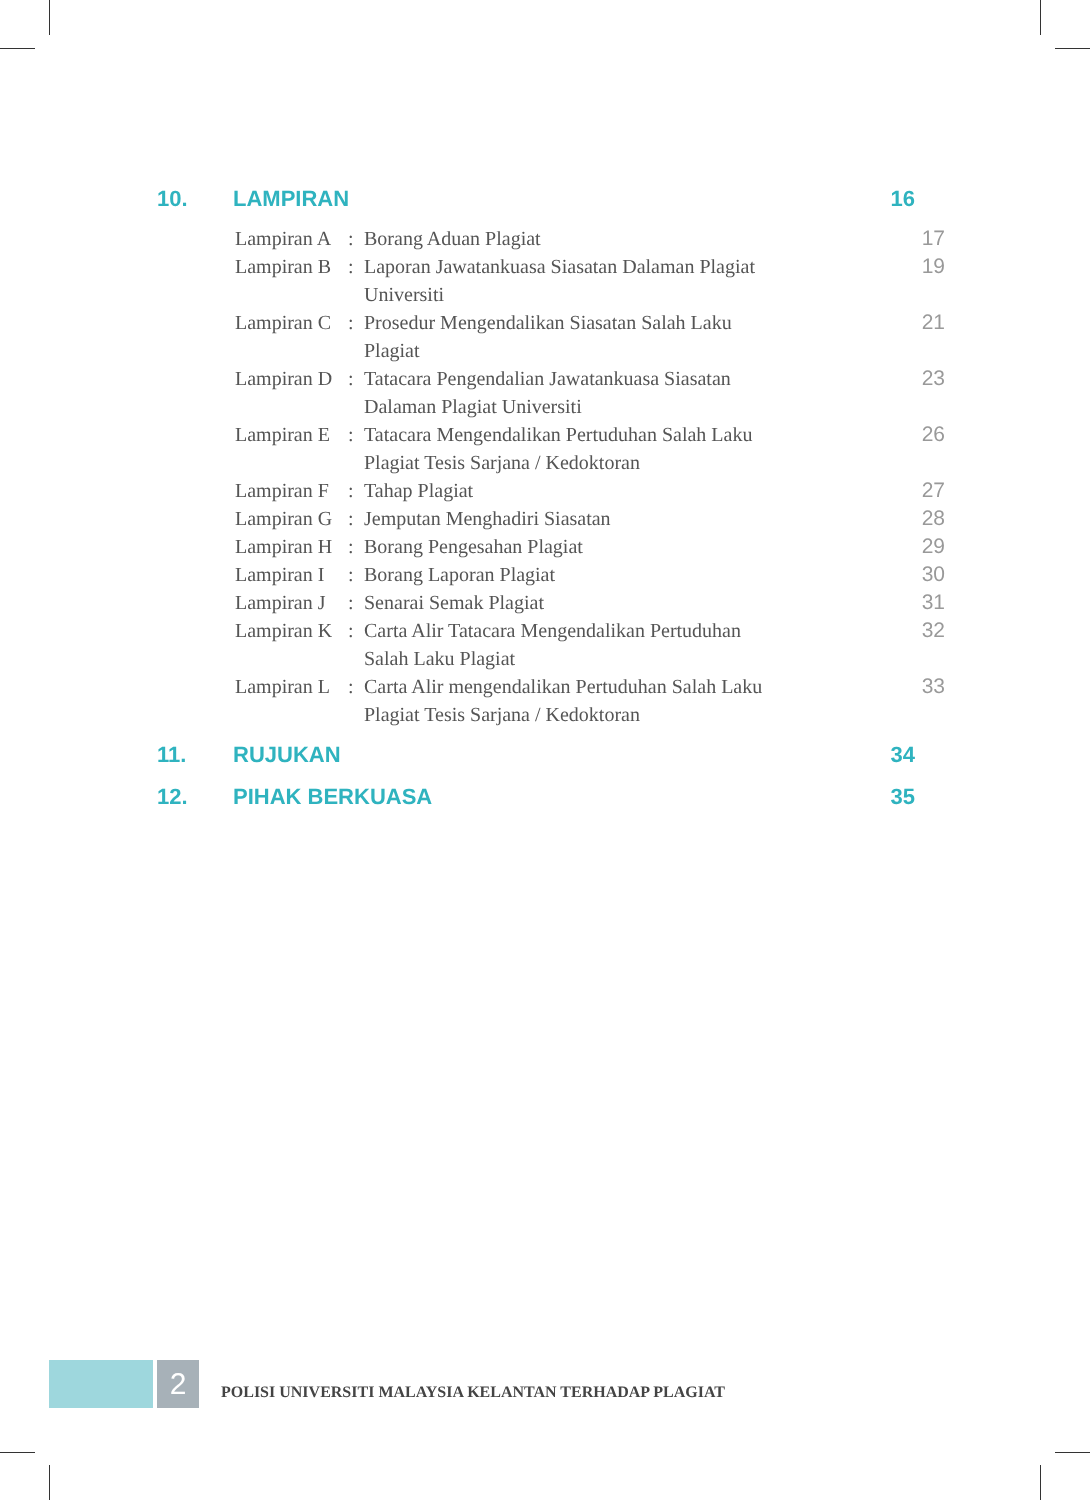10. LAMPIRAN 16
Lampiran A: Borang Aduan Plagiat 17
Lampiran B: Laporan Jawatankuasa Siasatan Dalaman Plagiat
Universiti 19
Lampiran C: Prosedur Mengendalikan Siasatan Salah Laku
Plagiat 21
Lampiran D: Tatacara Pengendalian Jawatankuasa Siasatan
Dalaman Plagiat Universiti 23
Lampiran E: Tatacara Mengendalikan Pertuduhan Salah Laku
Plagiat Tesis Sarjana / Kedoktoran 26
Lampiran F: Tahap Plagiat 27
Lampiran G: Jemputan Menghadiri Siasatan 28
Lampiran H: Borang Pengesahan Plagiat 29
Lampiran I: Borang Laporan Plagiat 30
Lampiran J: Senarai Semak Plagiat 31
Lampiran K: Carta Alir Tatacara Mengendalikan Pertuduhan
Salah Laku Plagiat 32
Lampiran L: Carta Alir mengendalikan Pertuduhan Salah Laku
Plagiat Tesis Sarjana / Kedoktoran 33
11. RUJUKAN 34
12. PIHAK BERKUASA 35
2
POLISI UNIVERSITI MALAYSIA KELANTAN TERHADAP PLAGIAT